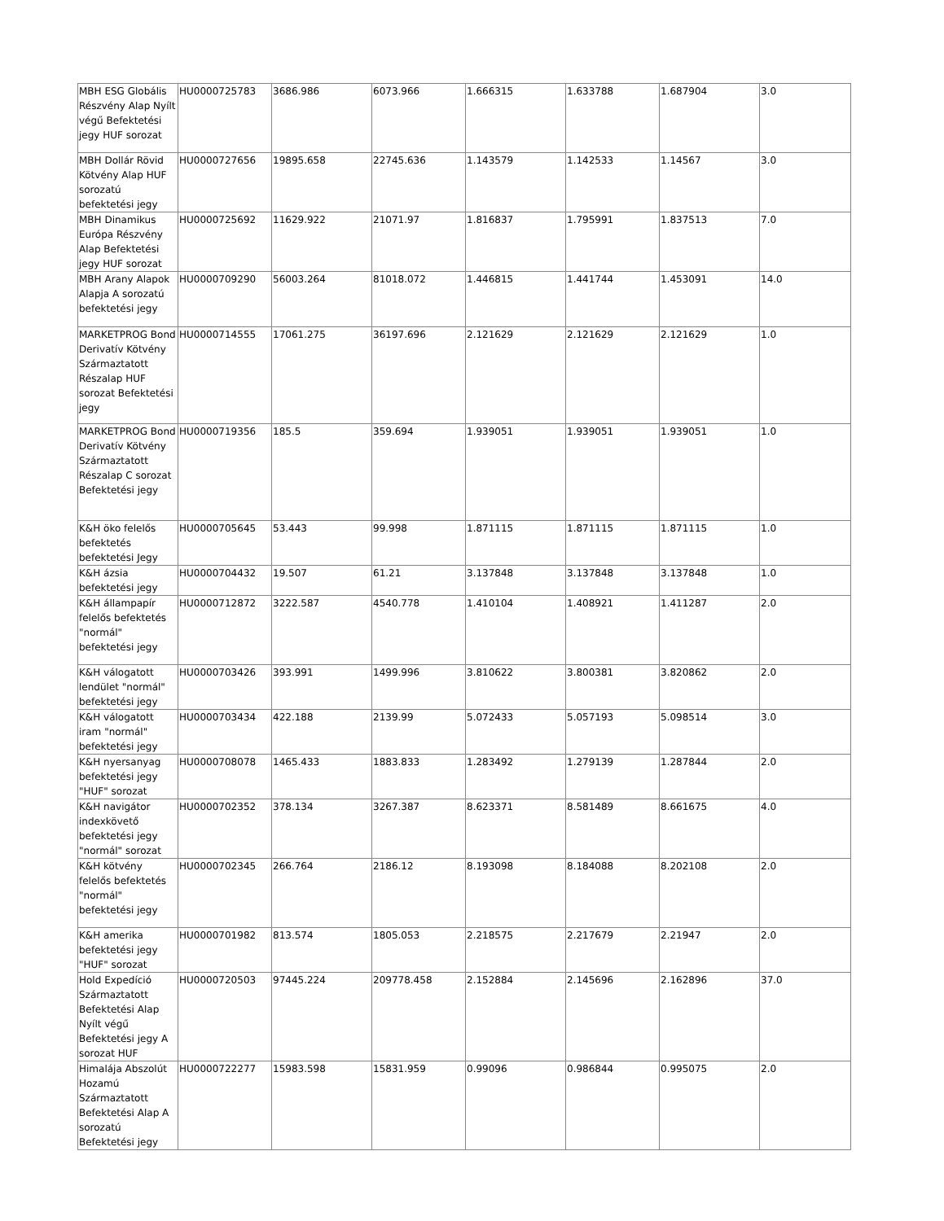| MBH ESG Globális Részvény Alap Nyílt végű Befektetési jegy HUF sorozat | HU0000725783 | 3686.986 | 6073.966 | 1.666315 | 1.633788 | 1.687904 | 3.0 |
| MBH Dollár Rövid Kötvény Alap HUF sorozatú befektetési jegy | HU0000727656 | 19895.658 | 22745.636 | 1.143579 | 1.142533 | 1.14567 | 3.0 |
| MBH Dinamikus Európa Részvény Alap Befektetési jegy HUF sorozat | HU0000725692 | 11629.922 | 21071.97 | 1.816837 | 1.795991 | 1.837513 | 7.0 |
| MBH Arany Alapok Alapja A sorozatú befektetési jegy | HU0000709290 | 56003.264 | 81018.072 | 1.446815 | 1.441744 | 1.453091 | 14.0 |
| MARKETPROG Bond Derivatív Kötvény Származtatott Részalap HUF sorozat Befektetési jegy | HU0000714555 | 17061.275 | 36197.696 | 2.121629 | 2.121629 | 2.121629 | 1.0 |
| MARKETPROG Bond Derivatív Kötvény Származtatott Részalap C sorozat Befektetési jegy | HU0000719356 | 185.5 | 359.694 | 1.939051 | 1.939051 | 1.939051 | 1.0 |
| K&H öko felelős befektetés befektetési Jegy | HU0000705645 | 53.443 | 99.998 | 1.871115 | 1.871115 | 1.871115 | 1.0 |
| K&H ázsia befektetési jegy | HU0000704432 | 19.507 | 61.21 | 3.137848 | 3.137848 | 3.137848 | 1.0 |
| K&H állampapír felelős befektetés "normál" befektetési jegy | HU0000712872 | 3222.587 | 4540.778 | 1.410104 | 1.408921 | 1.411287 | 2.0 |
| K&H válogatott lendület "normál" befektetési jegy | HU0000703426 | 393.991 | 1499.996 | 3.810622 | 3.800381 | 3.820862 | 2.0 |
| K&H válogatott iram "normál" befektetési jegy | HU0000703434 | 422.188 | 2139.99 | 5.072433 | 5.057193 | 5.098514 | 3.0 |
| K&H nyersanyag befektetési jegy "HUF" sorozat | HU0000708078 | 1465.433 | 1883.833 | 1.283492 | 1.279139 | 1.287844 | 2.0 |
| K&H navigátor indexkövető befektetési jegy "normál" sorozat | HU0000702352 | 378.134 | 3267.387 | 8.623371 | 8.581489 | 8.661675 | 4.0 |
| K&H kötvény felelős befektetés "normál" befektetési jegy | HU0000702345 | 266.764 | 2186.12 | 8.193098 | 8.184088 | 8.202108 | 2.0 |
| K&H amerika befektetési jegy "HUF" sorozat | HU0000701982 | 813.574 | 1805.053 | 2.218575 | 2.217679 | 2.21947 | 2.0 |
| Hold Expedíció Származtatott Befektetési Alap Nyílt végű Befektetési jegy A sorozat HUF | HU0000720503 | 97445.224 | 209778.458 | 2.152884 | 2.145696 | 2.162896 | 37.0 |
| Himalája Abszolút Hozamú Származtatott Befektetési Alap A sorozatú Befektetési jegy | HU0000722277 | 15983.598 | 15831.959 | 0.99096 | 0.986844 | 0.995075 | 2.0 |